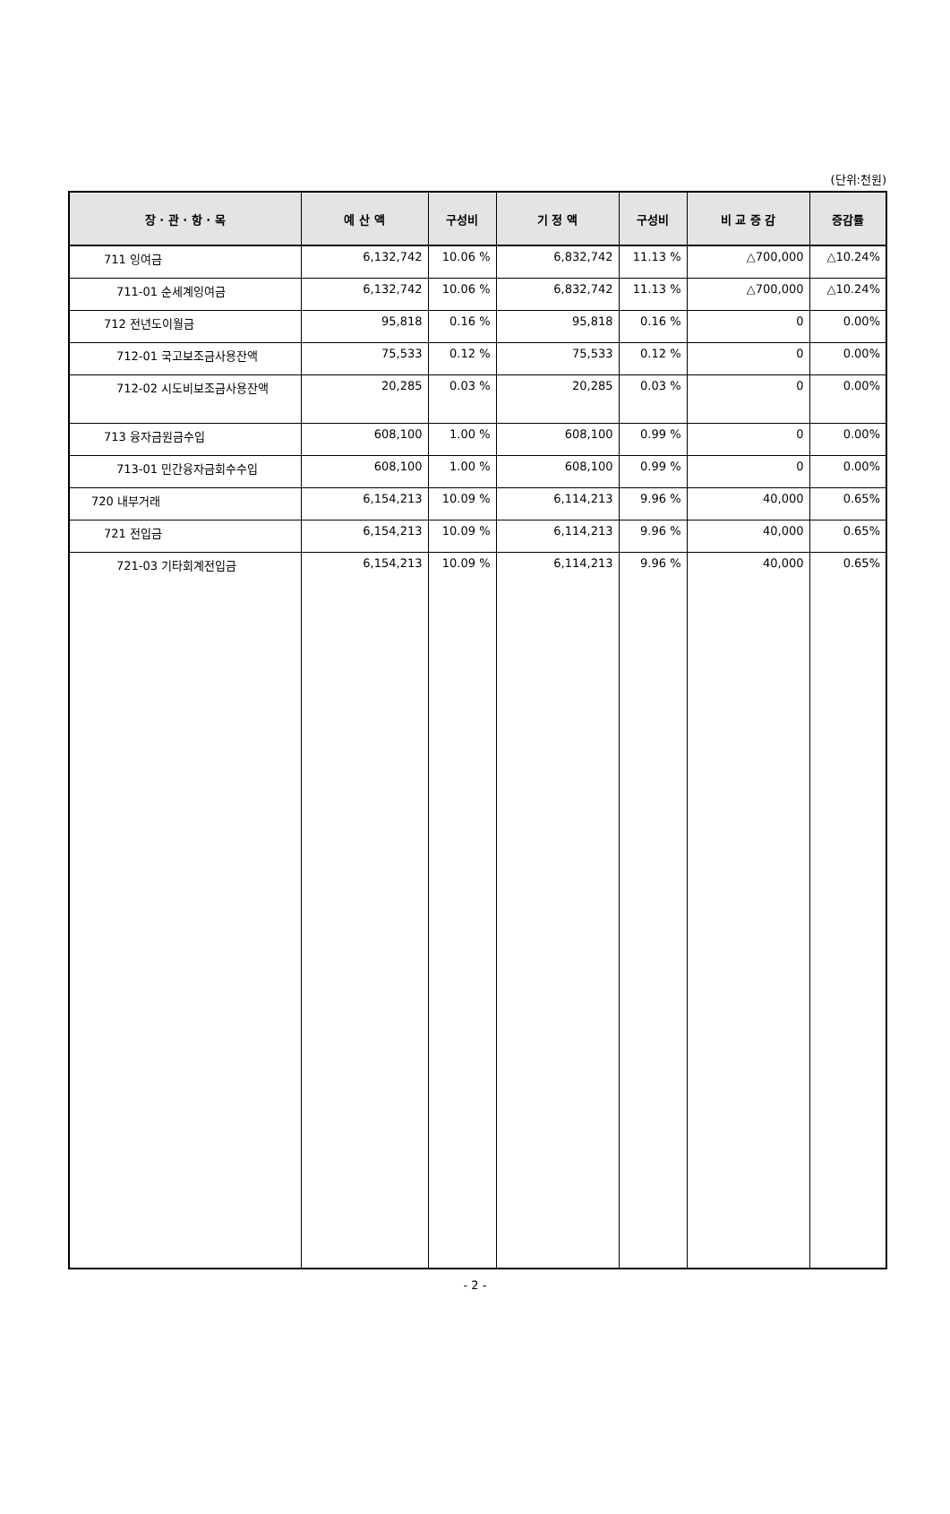(단위:천원)
| 장 · 관 · 항 · 목 | 예 산 액 | 구성비 | 기 정 액 | 구성비 | 비 교 증 감 | 증감률 |
| --- | --- | --- | --- | --- | --- | --- |
| 711 잉여금 | 6,132,742 | 10.06 % | 6,832,742 | 11.13 % | △700,000 | △10.24% |
| 711-01 순세계잉여금 | 6,132,742 | 10.06 % | 6,832,742 | 11.13 % | △700,000 | △10.24% |
| 712 전년도이월금 | 95,818 | 0.16 % | 95,818 | 0.16 % | 0 | 0.00% |
| 712-01 국고보조금사용잔액 | 75,533 | 0.12 % | 75,533 | 0.12 % | 0 | 0.00% |
| 712-02 시도비보조금사용잔액 | 20,285 | 0.03 % | 20,285 | 0.03 % | 0 | 0.00% |
| 713 융자금원금수입 | 608,100 | 1.00 % | 608,100 | 0.99 % | 0 | 0.00% |
| 713-01 민간융자금회수수입 | 608,100 | 1.00 % | 608,100 | 0.99 % | 0 | 0.00% |
| 720 내부거래 | 6,154,213 | 10.09 % | 6,114,213 | 9.96 % | 40,000 | 0.65% |
| 721 전입금 | 6,154,213 | 10.09 % | 6,114,213 | 9.96 % | 40,000 | 0.65% |
| 721-03 기타회계전입금 | 6,154,213 | 10.09 % | 6,114,213 | 9.96 % | 40,000 | 0.65% |
- 2 -